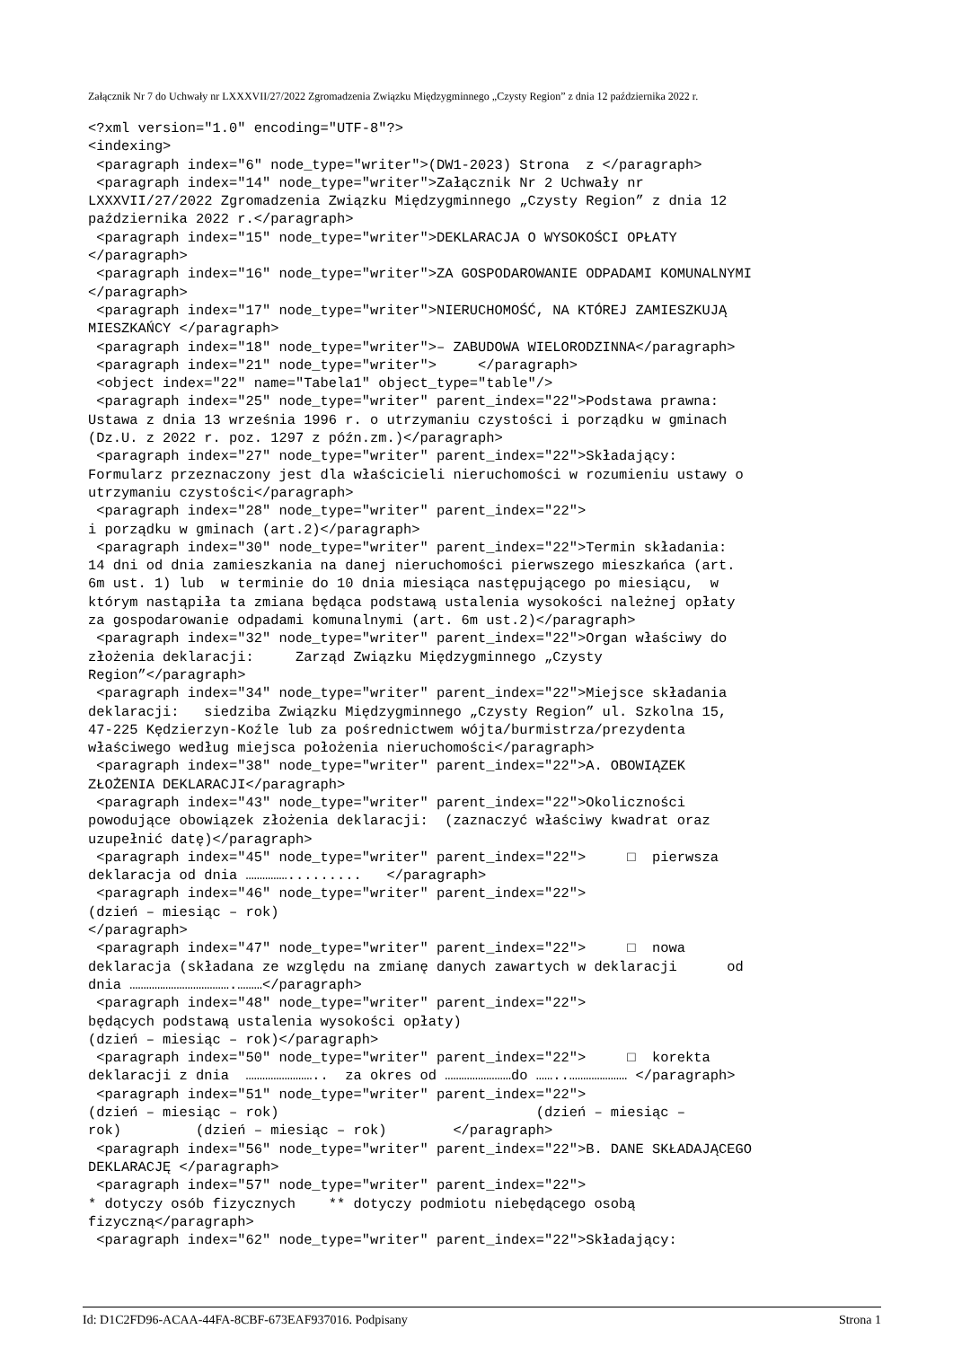Załącznik Nr 7 do Uchwały nr LXXXVII/27/2022 Zgromadzenia Związku Międzygminnego „Czysty Region” z dnia 12 października 2022 r.
<?xml version="1.0" encoding="UTF-8"?>
<indexing>
 <paragraph index="6" node_type="writer">(DW1-2023) Strona  z </paragraph>
 <paragraph index="14" node_type="writer">Załącznik Nr 2 Uchwały nr
LXXXVII/27/2022 Zgromadzenia Związku Międzygminnego „Czysty Region” z dnia 12
października 2022 r.</paragraph>
 <paragraph index="15" node_type="writer">DEKLARACJA O WYSOKOŚCI OPŁATY
</paragraph>
 <paragraph index="16" node_type="writer">ZA GOSPODAROWANIE ODPADAMI KOMUNALNYMI
</paragraph>
 <paragraph index="17" node_type="writer">NIERUCHOMOŚĆ, NA KTÓREJ ZAMIESZKUJĄ
MIESZKAŃCY </paragraph>
 <paragraph index="18" node_type="writer">– ZABUDOWA WIELORODZINNA</paragraph>
 <paragraph index="21" node_type="writer">     </paragraph>
 <object index="22" name="Tabela1" object_type="table"/>
 <paragraph index="25" node_type="writer" parent_index="22">Podstawa prawna:
Ustawa z dnia 13 września 1996 r. o utrzymaniu czystości i porządku w gminach
(Dz.U. z 2022 r. poz. 1297 z późn.zm.)</paragraph>
 <paragraph index="27" node_type="writer" parent_index="22">Składający:
Formularz przeznaczony jest dla właścicieli nieruchomości w rozumieniu ustawy o
utrzymaniu czystości</paragraph>
 <paragraph index="28" node_type="writer" parent_index="22">
i porządku w gminach (art.2)</paragraph>
 <paragraph index="30" node_type="writer" parent_index="22">Termin składania:
14 dni od dnia zamieszkania na danej nieruchomości pierwszego mieszkańca (art.
6m ust. 1) lub  w terminie do 10 dnia miesiąca następującego po miesiącu,  w
którym nastąpiła ta zmiana będąca podstawą ustalenia wysokości należnej opłaty
za gospodarowanie odpadami komunalnymi (art. 6m ust.2)</paragraph>
 <paragraph index="32" node_type="writer" parent_index="22">Organ właściwy do
złożenia deklaracji:     Zarząd Związku Międzygminnego „Czysty
Region”</paragraph>
 <paragraph index="34" node_type="writer" parent_index="22">Miejsce składania
deklaracji:   siedziba Związku Międzygminnego „Czysty Region” ul. Szkolna 15,
47-225 Kędzierzyn-Koźle lub za pośrednictwem wójta/burmistrza/prezydenta
właściwego według miejsca położenia nieruchomości</paragraph>
 <paragraph index="38" node_type="writer" parent_index="22">A. OBOWIĄZEK
ZŁOŻENIA DEKLARACJI</paragraph>
 <paragraph index="43" node_type="writer" parent_index="22">Okoliczności
powodujące obowiązek złożenia deklaracji:  (zaznaczyć właściwy kwadrat oraz
uzupełnić datę)</paragraph>
 <paragraph index="45" node_type="writer" parent_index="22">     □  pierwsza
deklaracja od dnia …………….........   </paragraph>
 <paragraph index="46" node_type="writer" parent_index="22">
(dzień – miesiąc – rok)
</paragraph>
 <paragraph index="47" node_type="writer" parent_index="22">     □  nowa
deklaracja (składana ze względu na zmianę danych zawartych w deklaracji      od
dnia ……………………………….………</paragraph>
 <paragraph index="48" node_type="writer" parent_index="22">
będących podstawą ustalenia wysokości opłaty)
(dzień – miesiąc – rok)</paragraph>
 <paragraph index="50" node_type="writer" parent_index="22">     □  korekta
deklaracji z dnia  ……………………..  za okres od ……………………do ……..………………… </paragraph>
 <paragraph index="51" node_type="writer" parent_index="22">
(dzień – miesiąc – rok)                               (dzień – miesiąc –
rok)         (dzień – miesiąc – rok)        </paragraph>
 <paragraph index="56" node_type="writer" parent_index="22">B. DANE SKŁADAJĄCEGO
DEKLARACJĘ </paragraph>
 <paragraph index="57" node_type="writer" parent_index="22">
* dotyczy osób fizycznych    ** dotyczy podmiotu niebędącego osobą
fizyczną</paragraph>
 <paragraph index="62" node_type="writer" parent_index="22">Składający:
Id: D1C2FD96-ACAA-44FA-8CBF-673EAF937016. Podpisany Strona 1